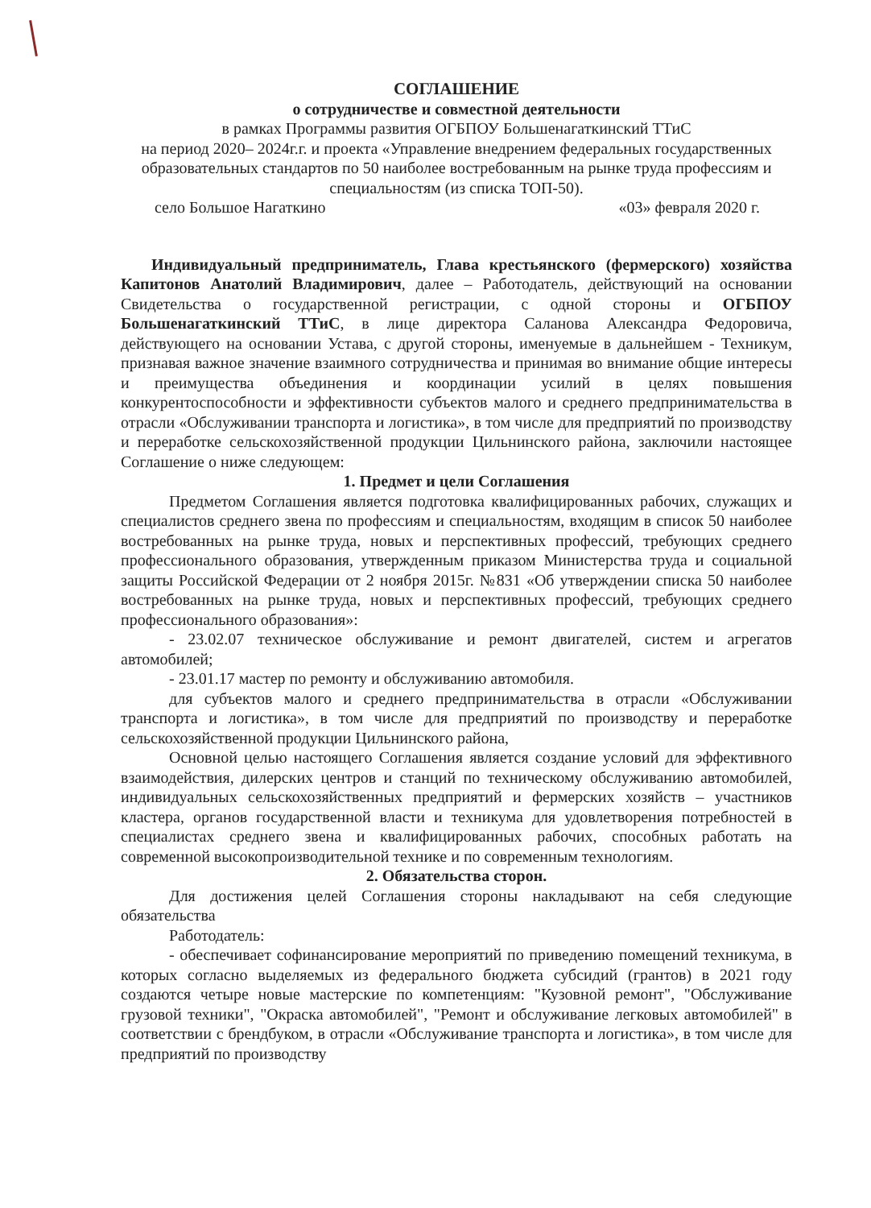СОГЛАШЕНИЕ
о сотрудничестве и совместной деятельности
в рамках Программы развития ОГБПОУ Большенагаткинский ТТиС
на период 2020– 2024г.г. и проекта «Управление внедрением федеральных государственных образовательных стандартов по 50 наиболее востребованным на рынке труда профессиям и специальностям (из списка ТОП-50).
село Большое Нагаткино «03» февраля 2020 г.
Индивидуальный предприниматель, Глава крестьянского (фермерского) хозяйства Капитонов Анатолий Владимирович, далее – Работодатель, действующий на основании Свидетельства о государственной регистрации, с одной стороны и ОГБПОУ Большенагаткинский ТТиС, в лице директора Саланова Александра Федоровича, действующего на основании Устава, с другой стороны, именуемые в дальнейшем - Техникум, признавая важное значение взаимного сотрудничества и принимая во внимание общие интересы и преимущества объединения и координации усилий в целях повышения конкурентоспособности и эффективности субъектов малого и среднего предпринимательства в отрасли «Обслуживании транспорта и логистика», в том числе для предприятий по производству и переработке сельскохозяйственной продукции Цильнинского района, заключили настоящее Соглашение о ниже следующем:
1. Предмет и цели Соглашения
Предметом Соглашения является подготовка квалифицированных рабочих, служащих и специалистов среднего звена по профессиям и специальностям, входящим в список 50 наиболее востребованных на рынке труда, новых и перспективных профессий, требующих среднего профессионального образования, утвержденным приказом Министерства труда и социальной защиты Российской Федерации от 2 ноября 2015г. №831 «Об утверждении списка 50 наиболее востребованных на рынке труда, новых и перспективных профессий, требующих среднего профессионального образования»:
- 23.02.07 техническое обслуживание и ремонт двигателей, систем и агрегатов автомобилей;
- 23.01.17 мастер по ремонту и обслуживанию автомобиля.
для субъектов малого и среднего предпринимательства в отрасли «Обслуживании транспорта и логистика», в том числе для предприятий по производству и переработке сельскохозяйственной продукции Цильнинского района,
Основной целью настоящего Соглашения является создание условий для эффективного взаимодействия, дилерских центров и станций по техническому обслуживанию автомобилей, индивидуальных сельскохозяйственных предприятий и фермерских хозяйств – участников кластера, органов государственной власти и техникума для удовлетворения потребностей в специалистах среднего звена и квалифицированных рабочих, способных работать на современной высокопроизводительной технике и по современным технологиям.
2. Обязательства сторон.
Для достижения целей Соглашения стороны накладывают на себя следующие обязательства
Работодатель:
- обеспечивает софинансирование мероприятий по приведению помещений техникума, в которых согласно выделяемых из федерального бюджета субсидий (грантов) в 2021 году создаются четыре новые мастерские по компетенциям: "Кузовной ремонт", "Обслуживание грузовой техники", "Окраска автомобилей", "Ремонт и обслуживание легковых автомобилей" в соответствии с брендбуком, в отрасли «Обслуживание транспорта и логистика», в том числе для предприятий по производству